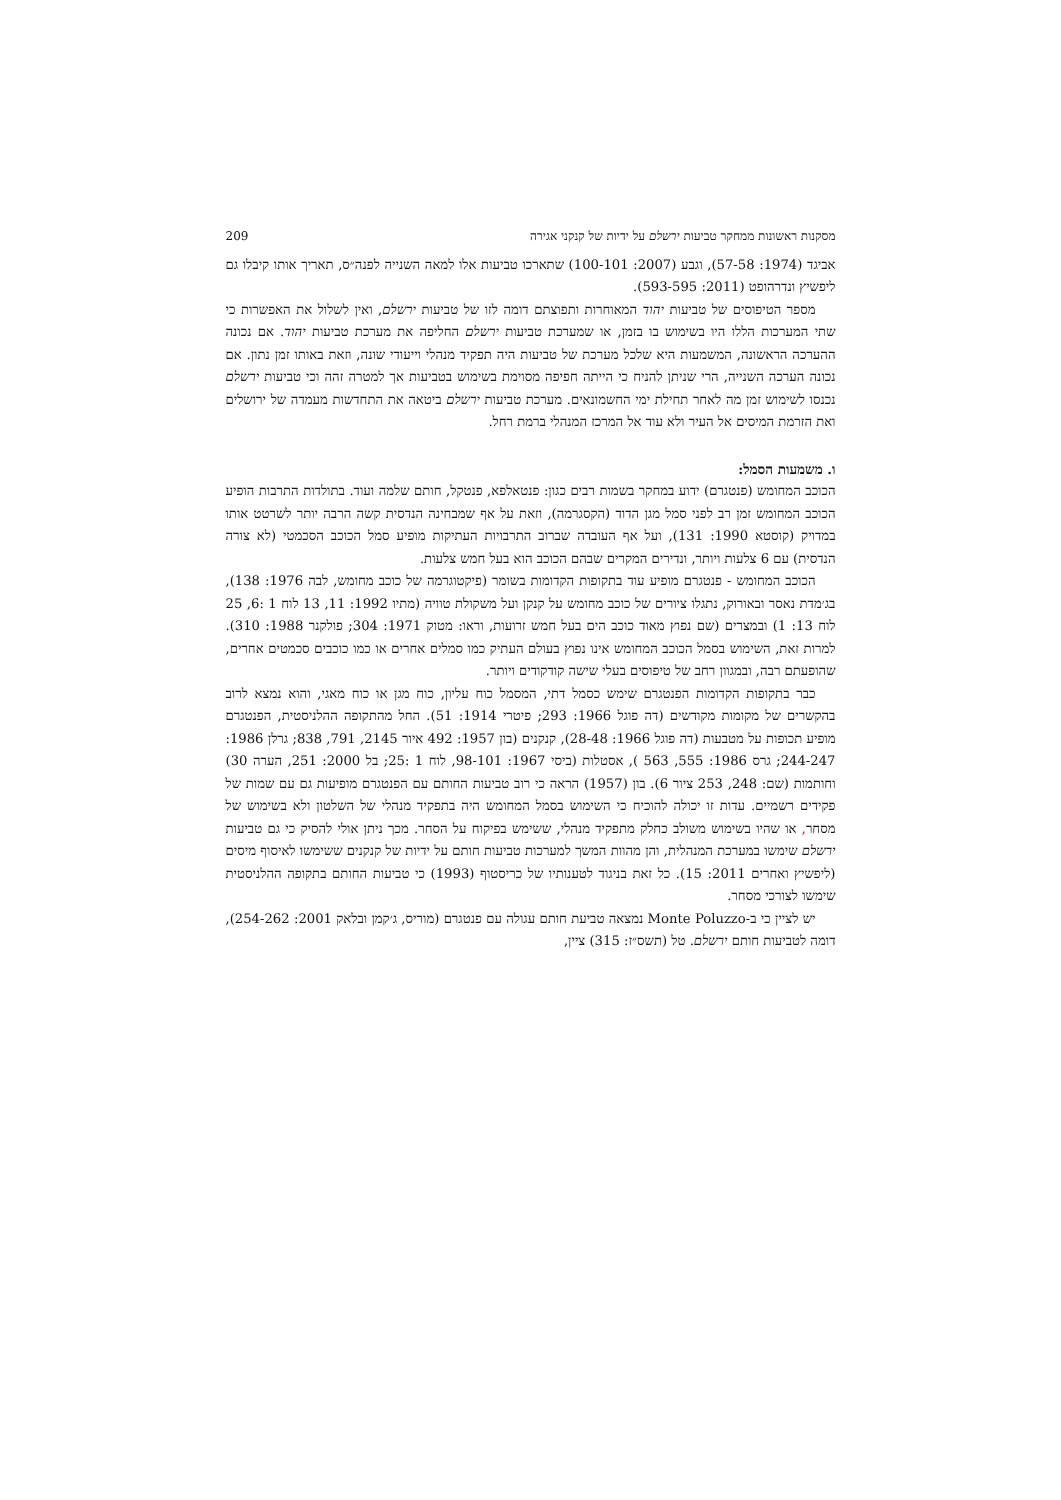מסקנות ראשונות ממחקר טביעות ירשלם על ידיות של קנקני אגירה 209
אביגד (1974: 57-58), וגבע (2007: 100-101) שתארכו טביעות אלו למאה השנייה לפנה״ס, תאריך אותו קיבלו גם ליפשיץ ונדרהופט (2011: 593-595).
מספר הטיפוסים של טביעות יהוד המאוחרות ותפוצתם דומה לזו של טביעות ירשלם, ואין לשלול את האפשרות כי שתי המערכות הללו היו בשימוש בו בזמן, או שמערכת טביעות ירשלם החליפה את מערכת טביעות יהוד. אם נכונה ההערכה הראשונה, המשמעות היא שלכל מערכת של טביעות היה תפקיד מנהלי וייעודי שונה, וזאת באותו זמן נתון. אם נכונה הערכה השנייה, הרי שניתן להניח כי הייתה חפיפה מסוימת בשימוש בטביעות אך למטרה זהה וכי טביעות ירשלם נכנסו לשימוש זמן מה לאחר תחילת ימי החשמונאים. מערכת טביעות ירשלם ביטאה את התחדשות מעמדה של ירושלים ואת הזרמת המיסים אל העיר ולא עוד אל המרכז המנהלי ברמת רחל.
ו. משמעות הסמל:
הכוכב המחומש (פנטגרם) ידוע במחקר בשמות רבים כגון: פנטאלפא, פנטקל, חותם שלמה ועוד. בתולדות התרבות הופיע הכוכב המחומש זמן רב לפני סמל מגן הדוד (הקסגרמה), וזאת על אף שמבחינה הנדסית קשה הרבה יותר לשרטט אותו במדויק (קוסטא 1990: 131), ועל אף העובדה שברוב התרבויות העתיקות מופיע סמל הכוכב הסכמטי (לא צורה הנדסית) עם 6 צלעות ויותר, ונדירים המקרים שבהם הכוכב הוא בעל חמש צלעות.
הכוכב המחומש - פנטגרם מופיע עוד בתקופות הקדומות בשומר (פיקטוגרמה של כוכב מחומש, לבה 1976: 138), בג׳מדת נאסר ובאורוק, נתגלו ציורים של כוכב מחומש על קנקן ועל משקולת טוויה (מתיו 1992: 11, 13 לוח 1 :6, 25 לוח 13: 1) ובמצרים (שם נפוץ מאוד כוכב הים בעל חמש זרועות, וראו: מטוק 1971: 304; פולקנר 1988: 310). למרות זאת, השימוש בסמל הכוכב המחומש אינו נפוץ בעולם העתיק כמו סמלים אחרים או כמו כוכבים סכמטים אחרים, שהופעתם רבה, ובמגוון רחב של טיפוסים בעלי שישה קודקודים ויותר.
כבר בתקופות הקדומות הפנטגרם שימש כסמל דתי, המסמל כוח עליון, כוח מגן או כוח מאגי, והוא נמצא לרוב בהקשרים של מקומות מקודשים (דה פוגל 1966: 293; פיטרי 1914: 51). החל מהתקופה ההלניסטית, הפנטגרם מופיע תכופות על מטבעות (דה פוגל 1966: 28-48), קנקנים (בון 1957: 492 איור 2145, 791, 838; גרלן 1986: 244-247; גרס 1986: 555, 563 ), אסטלות (ביסי 1967: 98-101, לוח 1 :25; בל 2000: 251, הערה 30) וחותמות (שם: 248, 253 ציור 6). בון (1957) הראה כי רוב טביעות החותם עם הפנטגרם מופיעות גם עם שמות של פקידים רשמיים. עדות זו יכולה להוכיח כי השימוש בסמל המחומש היה בתפקיד מנהלי של השלטון ולא בשימוש של מסחר, או שהיו בשימוש משולב כחלק מתפקיד מנהלי, ששימש בפיקוח על הסחר. מכך ניתן אולי להסיק כי גם טביעות ירשלם שימשו במערכת המנהלית, והן מהוות המשך למערכות טביעות חותם על ידיות של קנקנים ששימשו לאיסוף מיסים (ליפשיץ ואחרים 2011: 15). כל זאת בניגוד לטענותיו של כריסטוף (1993) כי טביעות החותם בתקופה ההלניסטית שימשו לצורכי מסחר.
יש לציין כי ב-Monte Poluzzo נמצאה טביעת חותם עגולה עם פנטגרם (מוריס, ג׳קמן ובלאק 2001: 254-262), דומה לטביעות חותם ירשלם. טל (תשס״ז: 315) ציין,